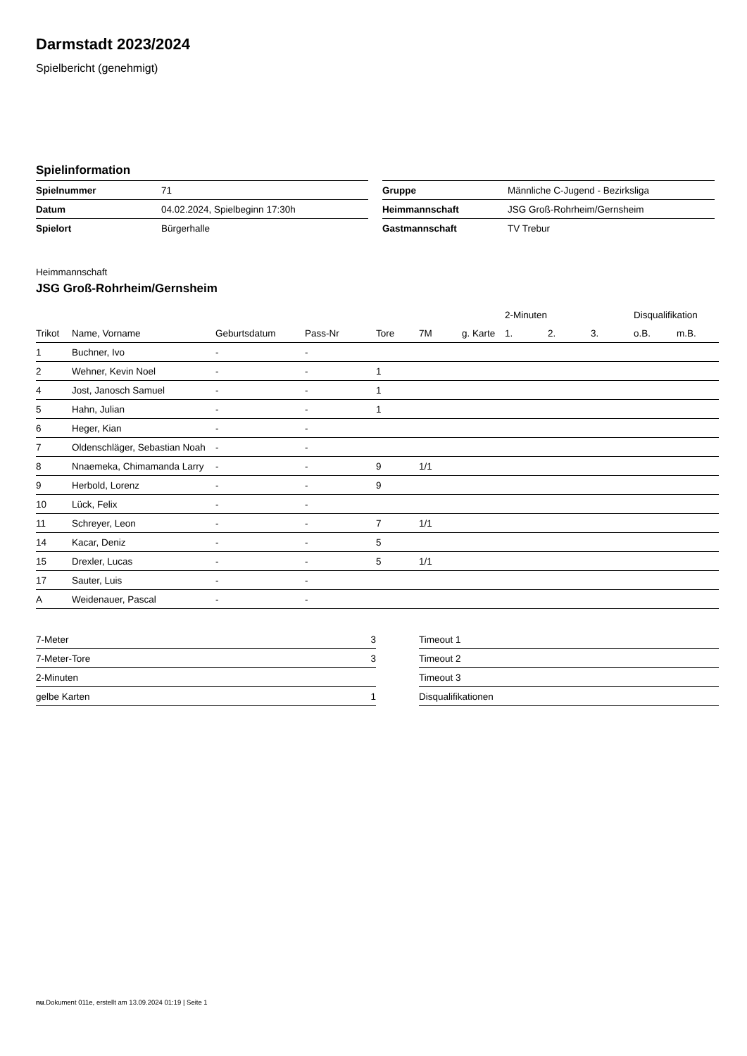Darmstadt 2023/2024
Spielbericht (genehmigt)
Spielinformation
| Spielnummer | 71 |
| Datum | 04.02.2024, Spielbeginn 17:30h |
| Spielort | Bürgerhalle |
| Gruppe | Männliche C-Jugend - Bezirksliga |
| Heimmannschaft | JSG Groß-Rohrheim/Gernsheim |
| Gastmannschaft | TV Trebur |
Heimmannschaft
JSG Groß-Rohrheim/Gernsheim
| | | | | | | | 2-Minuten | | | Disqualifikation | |
| --- | --- | --- | --- | --- | --- | --- | --- | --- | --- | --- | --- |
| Trikot | Name, Vorname | Geburtsdatum | Pass-Nr | Tore | 7M | g. Karte | 1. | 2. | 3. | o.B. | m.B. |
| 1 | Buchner, Ivo | - | - | | | | | | | | |
| 2 | Wehner, Kevin Noel | - | - | 1 | | | | | | | |
| 4 | Jost, Janosch Samuel | - | - | 1 | | | | | | | |
| 5 | Hahn, Julian | - | - | 1 | | | | | | | |
| 6 | Heger, Kian | - | - | | | | | | | | |
| 7 | Oldenschläger, Sebastian Noah | - | - | | | | | | | | |
| 8 | Nnaemeka, Chimamanda Larry | - | - | 9 | 1/1 | | | | | | |
| 9 | Herbold, Lorenz | - | - | 9 | | | | | | | |
| 10 | Lück, Felix | - | - | | | | | | | | |
| 11 | Schreyer, Leon | - | - | 7 | 1/1 | | | | | | |
| 14 | Kacar, Deniz | - | - | 5 | | | | | | | |
| 15 | Drexler, Lucas | - | - | 5 | 1/1 | | | | | | |
| 17 | Sauter, Luis | - | - | | | | | | | | |
| A | Weidenauer, Pascal | - | - | | | | | | | | |
| 7-Meter | 3 |
| 7-Meter-Tore | 3 |
| 2-Minuten | |
| gelbe Karten | 1 |
| Timeout 1 |
| Timeout 2 |
| Timeout 3 |
| Disqualifikationen |
nu.Dokument 011e, erstellt am 13.09.2024 01:19 | Seite 1